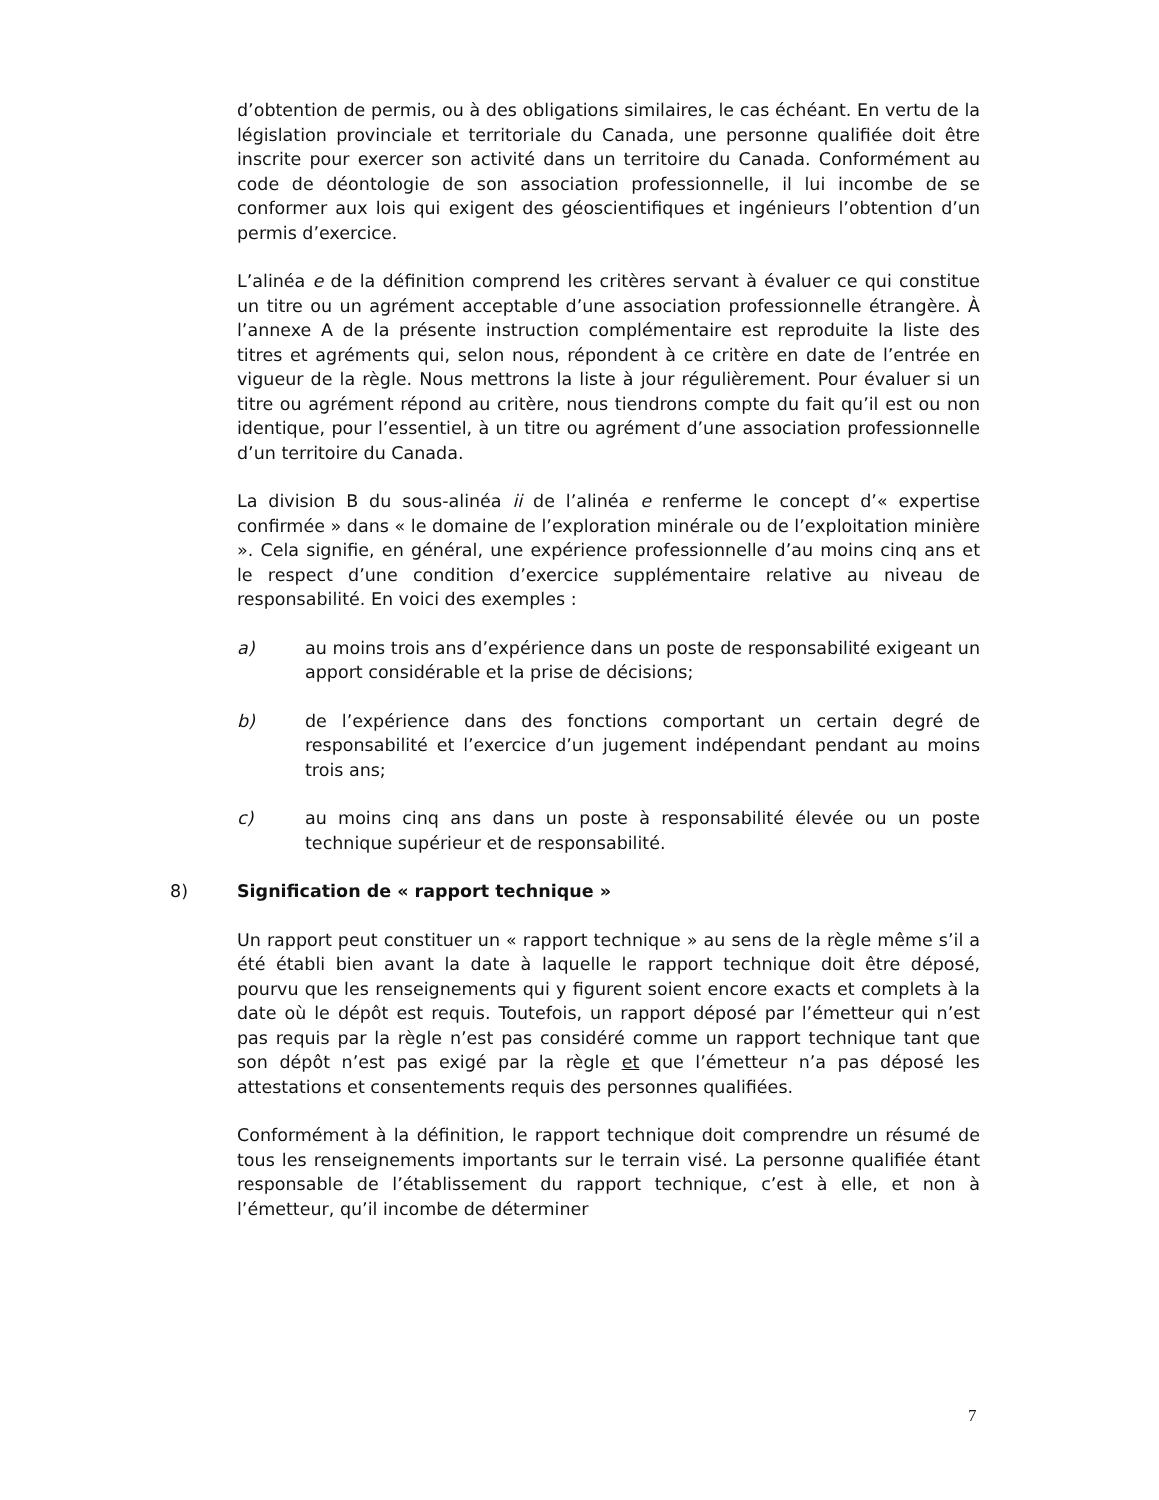d’obtention de permis, ou à des obligations similaires, le cas échéant. En vertu de la législation provinciale et territoriale du Canada, une personne qualifiée doit être inscrite pour exercer son activité dans un territoire du Canada. Conformément au code de déontologie de son association professionnelle, il lui incombe de se conformer aux lois qui exigent des géoscientifiques et ingénieurs l’obtention d’un permis d’exercice.
L’alinéa e de la définition comprend les critères servant à évaluer ce qui constitue un titre ou un agrément acceptable d’une association professionnelle étrangère. À l’annexe A de la présente instruction complémentaire est reproduite la liste des titres et agréments qui, selon nous, répondent à ce critère en date de l’entrée en vigueur de la règle. Nous mettrons la liste à jour régulièrement. Pour évaluer si un titre ou agrément répond au critère, nous tiendrons compte du fait qu’il est ou non identique, pour l’essentiel, à un titre ou agrément d’une association professionnelle d’un territoire du Canada.
La division B du sous-alinéa ii de l’alinéa e renferme le concept d’« expertise confirmée » dans « le domaine de l’exploration minérale ou de l’exploitation minière ». Cela signifie, en général, une expérience professionnelle d’au moins cinq ans et le respect d’une condition d’exercice supplémentaire relative au niveau de responsabilité. En voici des exemples :
a) au moins trois ans d’expérience dans un poste de responsabilité exigeant un apport considérable et la prise de décisions;
b) de l’expérience dans des fonctions comportant un certain degré de responsabilité et l’exercice d’un jugement indépendant pendant au moins trois ans;
c) au moins cinq ans dans un poste à responsabilité élevée ou un poste technique supérieur et de responsabilité.
8) Signification de « rapport technique »
Un rapport peut constituer un « rapport technique » au sens de la règle même s’il a été établi bien avant la date à laquelle le rapport technique doit être déposé, pourvu que les renseignements qui y figurent soient encore exacts et complets à la date où le dépôt est requis. Toutefois, un rapport déposé par l’émetteur qui n’est pas requis par la règle n’est pas considéré comme un rapport technique tant que son dépôt n’est pas exigé par la règle et que l’émetteur n’a pas déposé les attestations et consentements requis des personnes qualifiées.
Conformément à la définition, le rapport technique doit comprendre un résumé de tous les renseignements importants sur le terrain visé. La personne qualifiée étant responsable de l’établissement du rapport technique, c’est à elle, et non à l’émetteur, qu’il incombe de déterminer
7